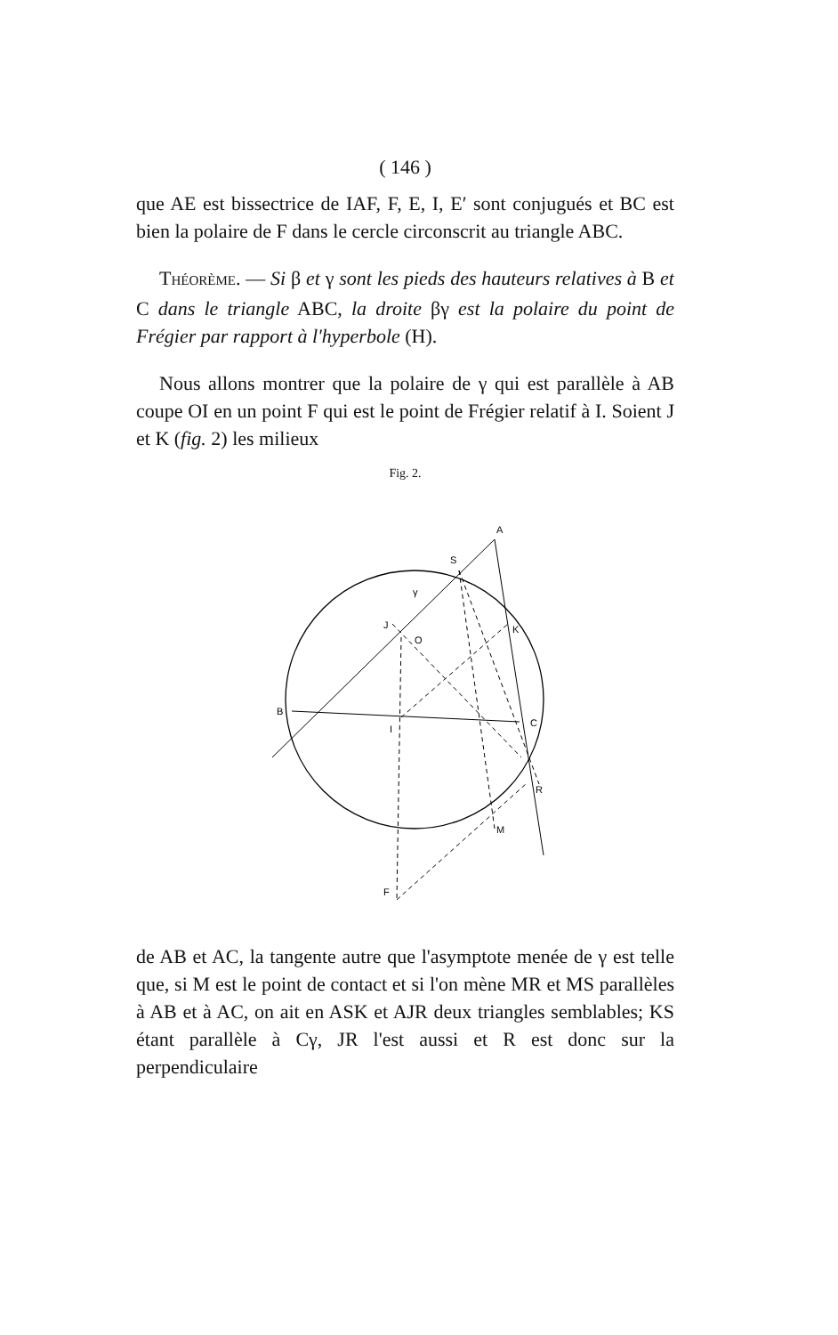( 146 )
que AE est bissectrice de IAF, F, E, I, E′ sont conjugués et BC est bien la polaire de F dans le cercle circonscrit au triangle ABC.
THÉORÈME. — Si β et γ sont les pieds des hauteurs relatives à B et C dans le triangle ABC, la droite βγ est la polaire du point de Frégier par rapport à l'hyperbole (H).
Nous allons montrer que la polaire de γ qui est parallèle à AB coupe OI en un point F qui est le point de Frégier relatif à I. Soient J et K (fig. 2) les milieux
Fig. 2.
A
S
γ
J
K
O
B
I
C
R
M
F
de AB et AC, la tangente autre que l'asymptote menée de γ est telle que, si M est le point de contact et si l'on mène MR et MS parallèles à AB et à AC, on ait en ASK et AJR deux triangles semblables; KS étant parallèle à Cγ, JR l'est aussi et R est donc sur la perpendiculaire